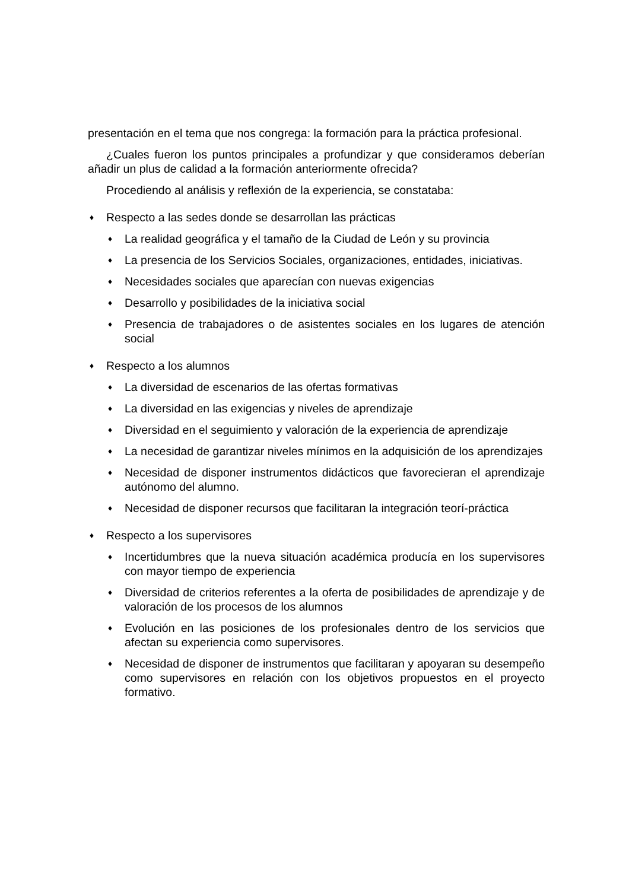presentación en el tema que nos congrega: la formación para la práctica profesional.
¿Cuales fueron los puntos principales a profundizar y que consideramos deberían añadir un plus de calidad a la formación anteriormente ofrecida?
Procediendo al análisis y reflexión de la experiencia, se constataba:
♦ Respecto a las sedes donde se desarrollan las prácticas
♦ La realidad geográfica y el tamaño de la Ciudad de León y su provincia
♦ La presencia de los Servicios Sociales, organizaciones, entidades, iniciativas.
♦ Necesidades sociales que aparecían con nuevas exigencias
♦ Desarrollo y posibilidades de la iniciativa social
♦ Presencia de trabajadores o de asistentes sociales en los lugares de atención social
♦ Respecto a los alumnos
♦ La diversidad de escenarios de las ofertas formativas
♦ La diversidad en las exigencias y niveles de aprendizaje
♦ Diversidad en el seguimiento y valoración de la experiencia de aprendizaje
♦ La necesidad de garantizar niveles mínimos en la adquisición de los aprendizajes
♦ Necesidad de disponer instrumentos didácticos que favorecieran el aprendizaje autónomo del alumno.
♦ Necesidad de disponer recursos que facilitaran la integración teorí-práctica
♦ Respecto a los supervisores
♦ Incertidumbres que la nueva situación académica producía en los supervisores con mayor tiempo de experiencia
♦ Diversidad de criterios referentes a la oferta de posibilidades de aprendizaje y de valoración de los procesos de los alumnos
♦ Evolución en las posiciones de los profesionales dentro de los servicios que afectan su experiencia como supervisores.
♦ Necesidad de disponer de instrumentos que facilitaran y apoyaran su desempeño como supervisores en relación con los objetivos propuestos en el proyecto formativo.